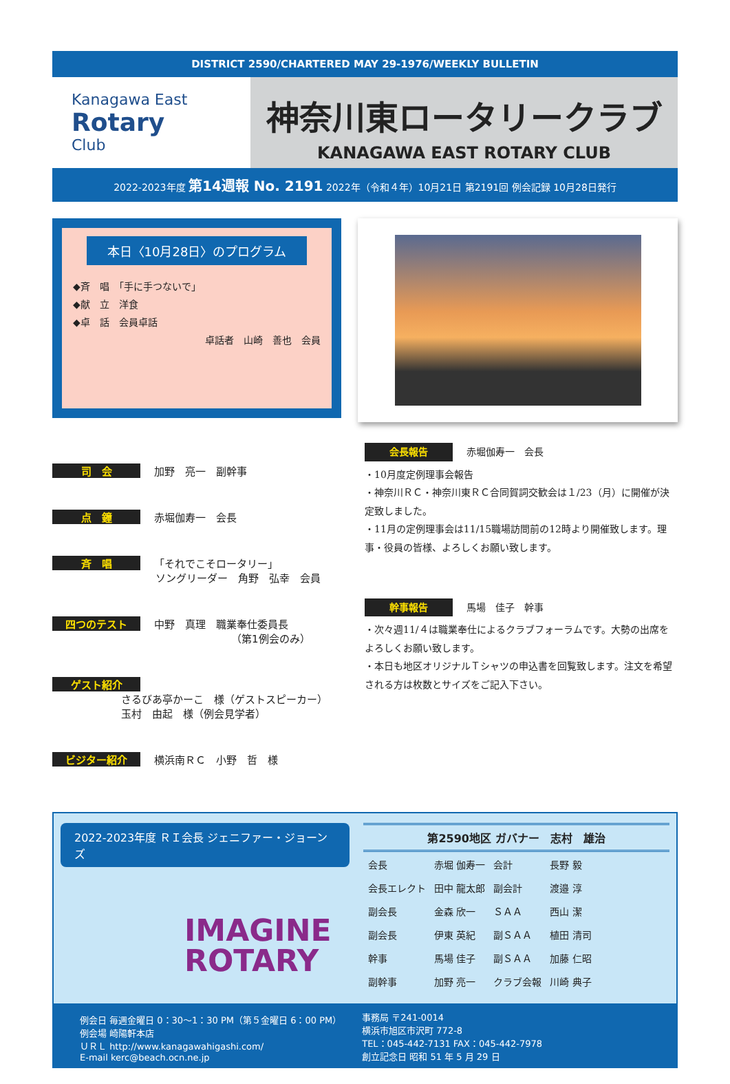DISTRICT 2590/CHARTERED MAY 29-1976/WEEKLY BULLETIN
Kanagawa East
Rotary
Club
神奈川東ロータリークラブ
KANAGAWA EAST ROTARY CLUB
2022-2023年度 第14週報 No. 2191 2022年（令和４年）10月21日 第2191回 例会記録 10月28日発行
本日〈10月28日〉のプログラム
◆斉　唱　「手に手つないで」
◆献　立　洋食
◆卓　話　会員卓話
卓話者　山崎　善也　会員
司　会 加野　亮一　副幹事
点　鐘 赤堀伽寿一　会長
斉　唱 「それでこそロータリー」
ソングリーダー　角野　弘幸　会員
四つのテスト 中野　真理　職業奉仕委員長
（第1例会のみ）
ゲスト紹介
さるびあ亭かーこ　様（ゲストスピーカー）
玉村　由起　様（例会見学者）
ビジター紹介 横浜南ＲＣ　小野　哲　様
会長報告 赤堀伽寿一　会長
・10月度定例理事会報告
・神奈川ＲＣ・神奈川東ＲＣ合同賀詞交歓会は１/23（月）に開催が決定致しました。
・11月の定例理事会は11/15職場訪問前の12時より開催致します。理事・役員の皆様、よろしくお願い致します。
幹事報告 馬場　佳子　幹事
・次々週11/４は職業奉仕によるクラブフォーラムです。大勢の出席をよろしくお願い致します。
・本日も地区オリジナルＴシャツの申込書を回覧致します。注文を希望される方は枚数とサイズをご記入下さい。
2022-2023年度 ＲＩ会長 ジェニファー・ジョーンズ
IMAGINE
ROTARY
第2590地区 ガバナー　志村　雄治
| 会長 | 赤堀 伽寿一 | 会計 | 長野 毅 |
| 会長エレクト | 田中 龍太郎 | 副会計 | 渡邉 淳 |
| 副会長 | 金森 欣一 | ＳＡＡ | 西山 潔 |
| 副会長 | 伊東 英紀 | 副ＳＡＡ | 植田 清司 |
| 幹事 | 馬場 佳子 | 副ＳＡＡ | 加藤 仁昭 |
| 副幹事 | 加野 亮一 | クラブ会報 | 川崎 典子 |
例会日 毎週金曜日 0：30〜1：30 PM（第５金曜日 6：00 PM）
例会場 崎陽軒本店
ＵＲＬ http://www.kanagawahigashi.com/
E-mail kerc@beach.ocn.ne.jp
事務局 〒241-0014
横浜市旭区市沢町 772-8
TEL：045-442-7131 FAX：045-442-7978
創立記念日 昭和 51 年 5 月 29 日